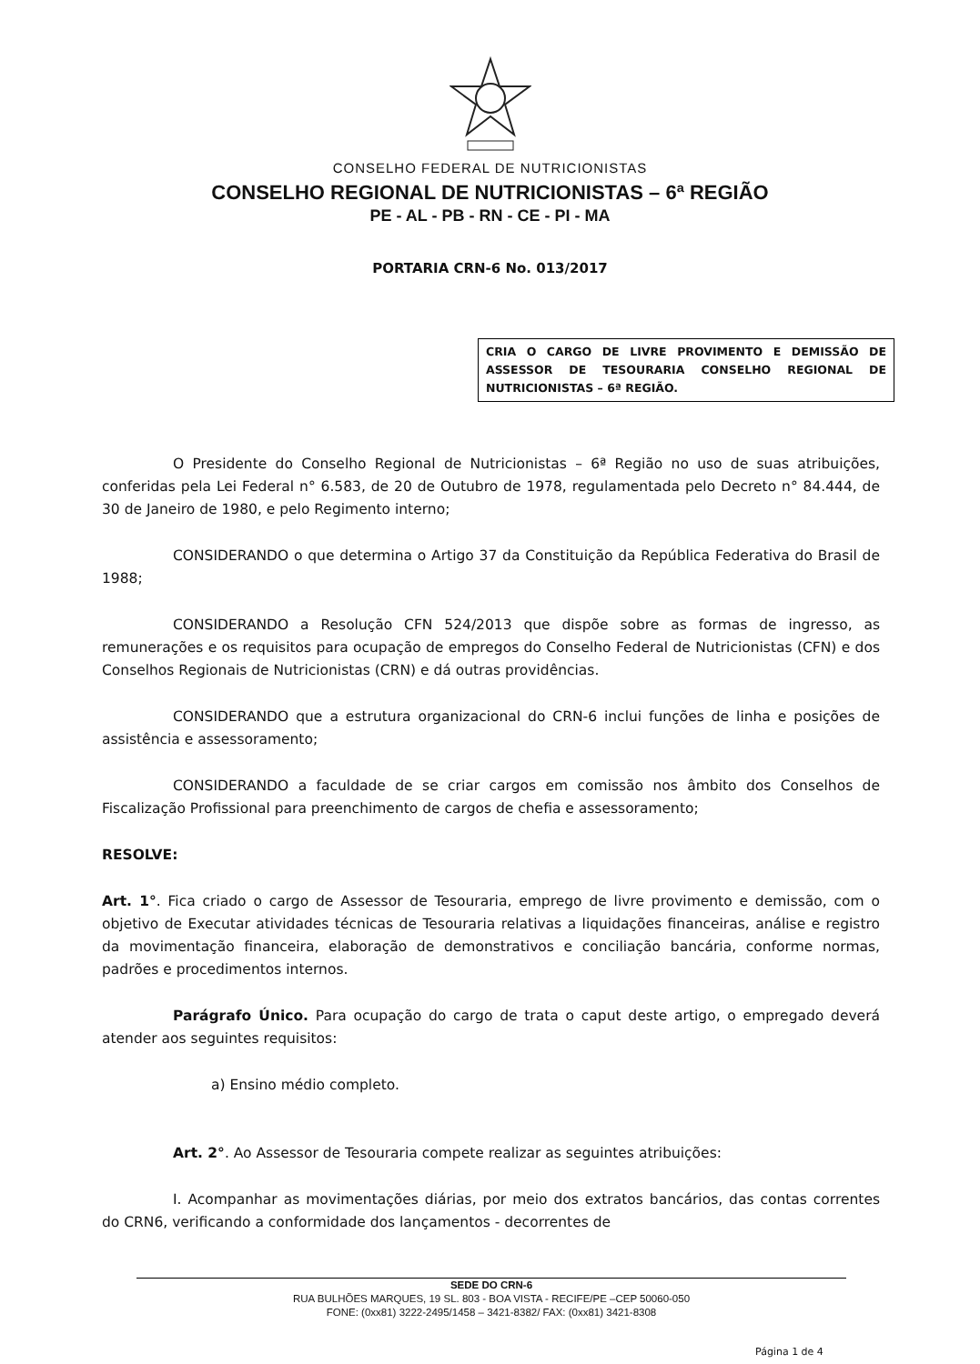CONSELHO FEDERAL DE NUTRICIONISTAS
CONSELHO REGIONAL DE NUTRICIONISTAS – 6ª REGIÃO
PE - AL - PB - RN - CE - PI - MA
PORTARIA CRN-6 No. 013/2017
CRIA O CARGO DE LIVRE PROVIMENTO E DEMISSÃO DE ASSESSOR DE TESOURARIA CONSELHO REGIONAL DE NUTRICIONISTAS – 6ª REGIÃO.
O Presidente do Conselho Regional de Nutricionistas – 6ª Região no uso de suas atribuições, conferidas pela Lei Federal n° 6.583, de 20 de Outubro de 1978, regulamentada pelo Decreto n° 84.444, de 30 de Janeiro de 1980, e pelo Regimento interno;
CONSIDERANDO o que determina o Artigo 37 da Constituição da República Federativa do Brasil de 1988;
CONSIDERANDO a Resolução CFN 524/2013 que dispõe sobre as formas de ingresso, as remunerações e os requisitos para ocupação de empregos do Conselho Federal de Nutricionistas (CFN) e dos Conselhos Regionais de Nutricionistas (CRN) e dá outras providências.
CONSIDERANDO que a estrutura organizacional do CRN-6 inclui funções de linha e posições de assistência e assessoramento;
CONSIDERANDO a faculdade de se criar cargos em comissão nos âmbito dos Conselhos de Fiscalização Profissional para preenchimento de cargos de chefia e assessoramento;
RESOLVE:
Art. 1°. Fica criado o cargo de Assessor de Tesouraria, emprego de livre provimento e demissão, com o objetivo de Executar atividades técnicas de Tesouraria relativas a liquidações financeiras, análise e registro da movimentação financeira, elaboração de demonstrativos e conciliação bancária, conforme normas, padrões e procedimentos internos.
Parágrafo Único. Para ocupação do cargo de trata o caput deste artigo, o empregado deverá atender aos seguintes requisitos:
a) Ensino médio completo.
Art. 2°. Ao Assessor de Tesouraria compete realizar as seguintes atribuições:
I. Acompanhar as movimentações diárias, por meio dos extratos bancários, das contas correntes do CRN6, verificando a conformidade dos lançamentos - decorrentes de
SEDE DO CRN-6
RUA BULHÕES MARQUES, 19 SL. 803 - BOA VISTA - RECIFE/PE –CEP 50060-050
FONE: (0xx81) 3222-2495/1458 – 3421-8382/ FAX: (0xx81) 3421-8308
Página 1 de 4